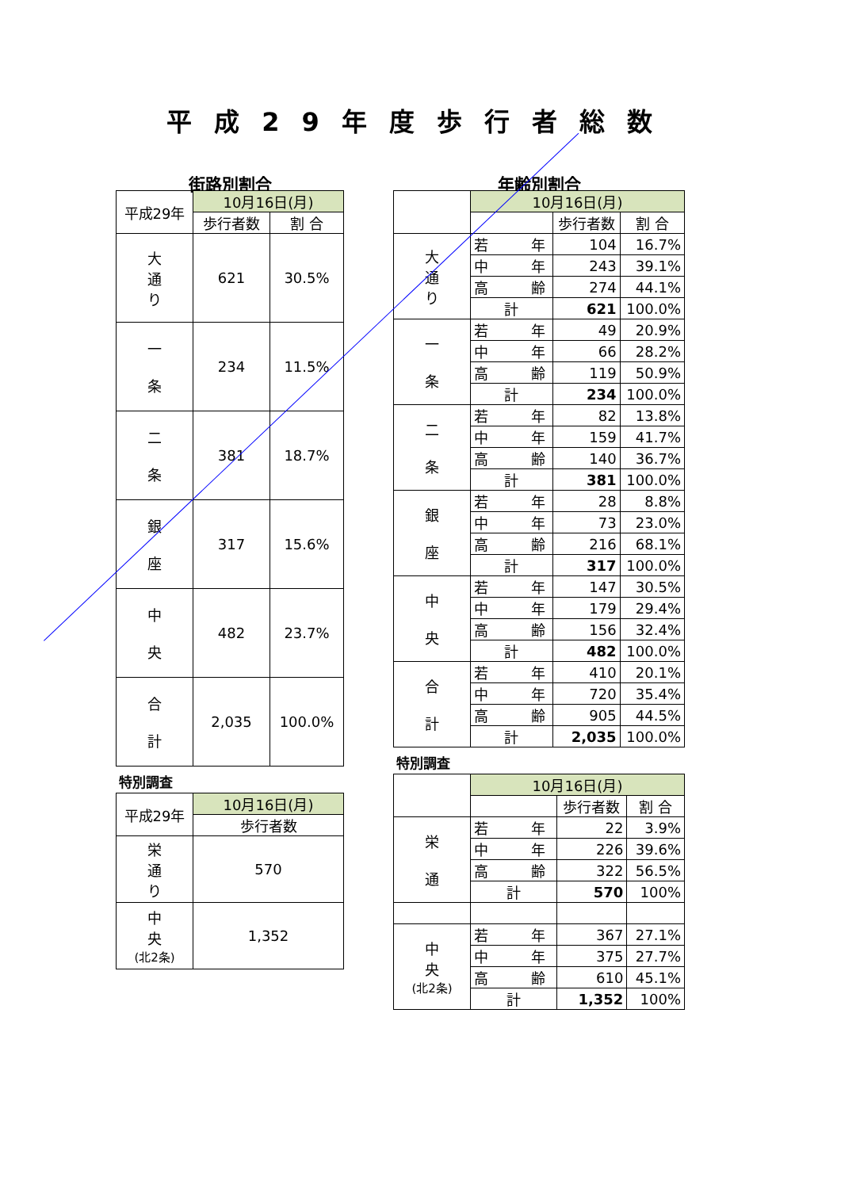平成29年度歩行者総数
街路別割合
| 平成29年 | 10月16日(月) | |
| | 歩行者数 | 割 合 |
| 大 通 り | 621 | 30.5% |
| 一 条 | 234 | 11.5% |
| 二 条 | 381 | 18.7% |
| 銀 座 | 317 | 15.6% |
| 中 央 | 482 | 23.7% |
| 合 計 | 2,035 | 100.0% |
特別調査
| 平成29年 | 10月16日(月) |
| | 歩行者数 |
| 栄 通 り | 570 |
| 中 央 (北2条) | 1,352 |
年齢別割合
| | 10月16日(月) | | |
| | | 歩行者数 | 割 合 |
| 大 通 り | 若 年 | 104 | 16.7% |
| | 中 年 | 243 | 39.1% |
| | 高 齢 | 274 | 44.1% |
| | 計 | 621 | 100.0% |
| 一 条 | 若 年 | 49 | 20.9% |
| | 中 年 | 66 | 28.2% |
| | 高 齢 | 119 | 50.9% |
| | 計 | 234 | 100.0% |
| 二 条 | 若 年 | 82 | 13.8% |
| | 中 年 | 159 | 41.7% |
| | 高 齢 | 140 | 36.7% |
| | 計 | 381 | 100.0% |
| 銀 座 | 若 年 | 28 | 8.8% |
| | 中 年 | 73 | 23.0% |
| | 高 齢 | 216 | 68.1% |
| | 計 | 317 | 100.0% |
| 中 央 | 若 年 | 147 | 30.5% |
| | 中 年 | 179 | 29.4% |
| | 高 齢 | 156 | 32.4% |
| | 計 | 482 | 100.0% |
| 合 計 | 若 年 | 410 | 20.1% |
| | 中 年 | 720 | 35.4% |
| | 高 齢 | 905 | 44.5% |
| | 計 | 2,035 | 100.0% |
特別調査
| | 10月16日(月) | | |
| | | 歩行者数 | 割 合 |
| 栄 通 | 若 年 | 22 | 3.9% |
| | 中 年 | 226 | 39.6% |
| | 高 齢 | 322 | 56.5% |
| | 計 | 570 | 100% |
| 中 央 (北2条) | 若 年 | 367 | 27.1% |
| | 中 年 | 375 | 27.7% |
| | 高 齢 | 610 | 45.1% |
| | 計 | 1,352 | 100% |